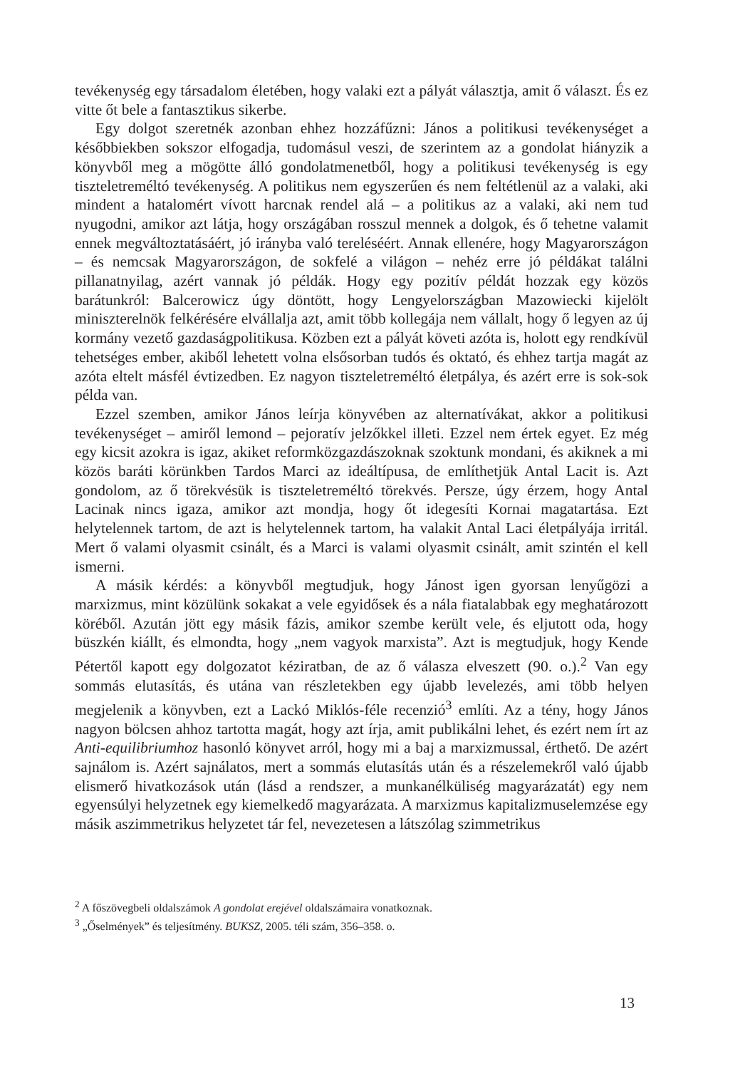tevékenység egy társadalom életében, hogy valaki ezt a pályát választja, amit ő választ. És ez vitte őt bele a fantasztikus sikerbe.
Egy dolgot szeretnék azonban ehhez hozzáfűzni: János a politikusi tevékenységet a későbbiekben sokszor elfogadja, tudomásul veszi, de szerintem az a gondolat hiányzik a könyvből meg a mögötte álló gondolatmenetből, hogy a politikusi tevékenység is egy tiszteletreméltó tevékenység. A politikus nem egyszerűen és nem feltétlenül az a valaki, aki mindent a hatalomért vívott harcnak rendel alá – a politikus az a valaki, aki nem tud nyugodni, amikor azt látja, hogy országában rosszul mennek a dolgok, és ő tehetne valamit ennek megváltoztatásáért, jó irányba való tereléséért. Annak ellenére, hogy Magyarországon – és nemcsak Magyarországon, de sokfelé a világon – nehéz erre jó példákat találni pillanatnyilag, azért vannak jó példák. Hogy egy pozitív példát hozzak egy közös barátunkról: Balcerowicz úgy döntött, hogy Lengyelországban Mazowiecki kijelölt miniszterelnök felkérésére elvállalja azt, amit több kollegája nem vállalt, hogy ő legyen az új kormány vezető gazdaságpolitikusa. Közben ezt a pályát követi azóta is, holott egy rendkívül tehetséges ember, akiből lehetett volna elsősorban tudós és oktató, és ehhez tartja magát az azóta eltelt másfél évtizedben. Ez nagyon tiszteletreméltó életpálya, és azért erre is sok-sok példa van.
Ezzel szemben, amikor János leírja könyvében az alternatívákat, akkor a politikusi tevékenységet – amiről lemond – pejoratív jelzőkkel illeti. Ezzel nem értek egyet. Ez még egy kicsit azokra is igaz, akiket reformközgazdászoknak szoktunk mondani, és akiknek a mi közös baráti körünkben Tardos Marci az ideáltípusa, de említhetjük Antal Lacit is. Azt gondolom, az ő törekvésük is tiszteletreméltó törekvés. Persze, úgy érzem, hogy Antal Lacinak nincs igaza, amikor azt mondja, hogy őt idegesíti Kornai magatartása. Ezt helytelennek tartom, de azt is helytelennek tartom, ha valakit Antal Laci életpályája irritál. Mert ő valami olyasmit csinált, és a Marci is valami olyasmit csinált, amit szintén el kell ismerni.
A másik kérdés: a könyvből megtudjuk, hogy Jánost igen gyorsan lenyűgözi a marxizmus, mint közülünk sokakat a vele egyidősek és a nála fiatalabbak egy meghatározott köréből. Azután jött egy másik fázis, amikor szembe került vele, és eljutott oda, hogy büszkén kiállt, és elmondta, hogy „nem vagyok marxista”. Azt is megtudjuk, hogy Kende Pétertől kapott egy dolgozatot kéziratban, de az ő válasza elveszett (90. o.).<sup>2</sup> Van egy sommás elutasítás, és utána van részletekben egy újabb levelezés, ami több helyen megjelenik a könyvben, ezt a Lackó Miklós-féle recenzió<sup>3</sup> említi. Az a tény, hogy János nagyon bölcsen ahhoz tartotta magát, hogy azt írja, amit publikálni lehet, és ezért nem írt az Anti-equilibriumhoz hasonló könyvet arról, hogy mi a baj a marxizmussal, érthető. De azért sajnálom is. Azért sajnálatos, mert a sommás elutasítás után és a részelemekről való újabb elismerő hivatkozások után (lásd a rendszer, a munkanélküliség magyarázatát) egy nem egyensúlyi helyzetnek egy kiemelkedő magyarázata. A marxizmus kapitalizmuselemzése egy másik aszimmetrikus helyzetet tár fel, nevezetesen a látszólag szimmetrikus
<sup>2</sup> A főszövegbeli oldalszámok A gondolat erejével oldalszámaira vonatkoznak.
<sup>3</sup> „Őselmények” és teljesítmény. BUKSZ, 2005. téli szám, 356–358. o.
13